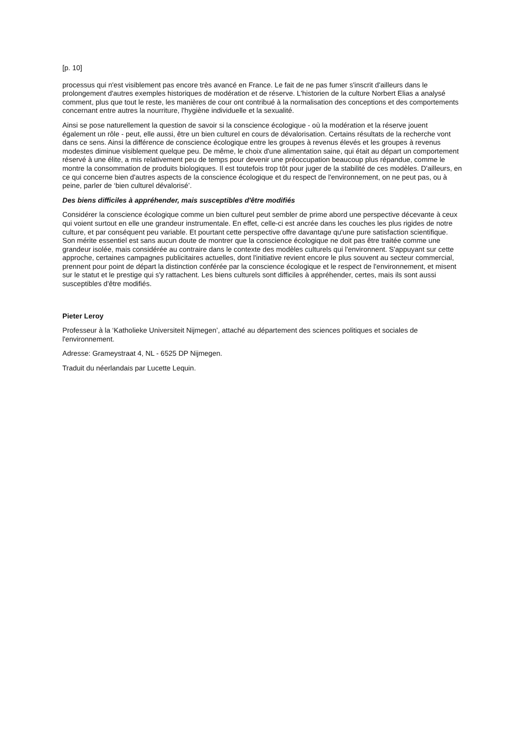[p. 10]
processus qui n'est visiblement pas encore très avancé en France. Le fait de ne pas fumer s'inscrit d'ailleurs dans le prolongement d'autres exemples historiques de modération et de réserve. L'historien de la culture Norbert Elias a analysé comment, plus que tout le reste, les manières de cour ont contribué à la normalisation des conceptions et des comportements concernant entre autres la nourriture, l'hygiène individuelle et la sexualité.
Ainsi se pose naturellement la question de savoir si la conscience écologique - où la modération et la réserve jouent également un rôle - peut, elle aussi, être un bien culturel en cours de dévalorisation. Certains résultats de la recherche vont dans ce sens. Ainsi la différence de conscience écologique entre les groupes à revenus élevés et les groupes à revenus modestes diminue visiblement quelque peu. De même, le choix d'une alimentation saine, qui était au départ un comportement réservé à une élite, a mis relativement peu de temps pour devenir une préoccupation beaucoup plus répandue, comme le montre la consommation de produits biologiques. Il est toutefois trop tôt pour juger de la stabilité de ces modèles. D'ailleurs, en ce qui concerne bien d'autres aspects de la conscience écologique et du respect de l'environnement, on ne peut pas, ou à peine, parler de ‘bien culturel dévalorisé’.
Des biens difficiles à appréhender, mais susceptibles d'être modifiés
Considérer la conscience écologique comme un bien culturel peut sembler de prime abord une perspective décevante à ceux qui voient surtout en elle une grandeur instrumentale. En effet, celle-ci est ancrée dans les couches les plus rigides de notre culture, et par conséquent peu variable. Et pourtant cette perspective offre davantage qu'une pure satisfaction scientifique. Son mérite essentiel est sans aucun doute de montrer que la conscience écologique ne doit pas être traitée comme une grandeur isolée, mais considérée au contraire dans le contexte des modèles culturels qui l'environnent. S'appuyant sur cette approche, certaines campagnes publicitaires actuelles, dont l'initiative revient encore le plus souvent au secteur commercial, prennent pour point de départ la distinction conférée par la conscience écologique et le respect de l'environnement, et misent sur le statut et le prestige qui s'y rattachent. Les biens culturels sont difficiles à appréhender, certes, mais ils sont aussi susceptibles d'être modifiés.
Pieter Leroy
Professeur à la ‘Katholieke Universiteit Nijmegen’, attaché au département des sciences politiques et sociales de l'environnement.
Adresse: Grameystraat 4, NL - 6525 DP Nijmegen.
Traduit du néerlandais par Lucette Lequin.